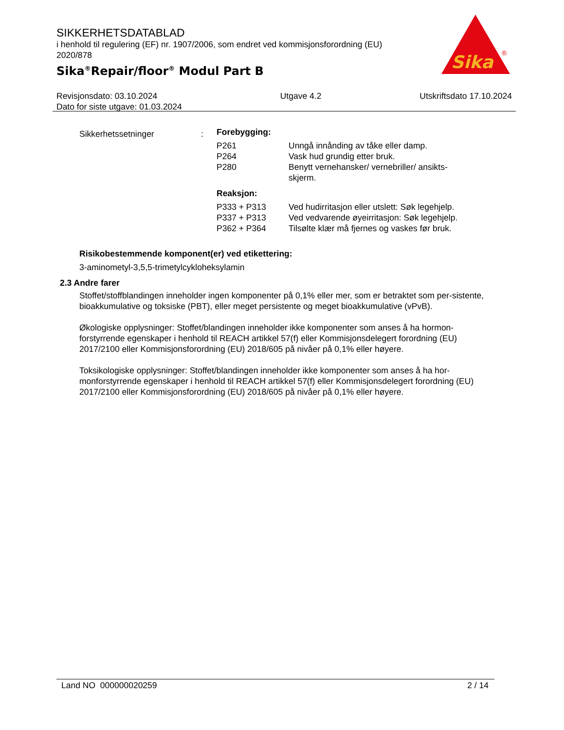SIKKERHETSDATABLAD
i henhold til regulering (EF) nr. 1907/2006, som endret ved kommisjonsforordning (EU) 2020/878
Sika<sup>®</sup>Repair/floor<sup>®</sup> Modul Part B
Sika
®
Revisjonsdato: 03.10.2024
Dato for siste utgave: 01.03.2024
Utgave 4.2 Utskriftsdato 17.10.2024
| Sikkerhetssetninger | : | Forebygging: | |
| | | P261 | Unngå innånding av tåke eller damp. |
| | | P264 | Vask hud grundig etter bruk. |
| | | P280 | Benytt vernehansker/ vernebriller/ ansikts- skjerm. |
| | | Reaksjon: | |
| | | P333 + P313 | Ved hudirritasjon eller utslett: Søk legehjelp. |
| | | P337 + P313 | Ved vedvarende øyeirritasjon: Søk legehjelp. |
| | | P362 + P364 | Tilsølte klær må fjernes og vaskes før bruk. |
Risikobestemmende komponent(er) ved etikettering:
3-aminometyl-3,5,5-trimetylcykloheksylamin
2.3 Andre farer
Stoffet/stoffblandingen inneholder ingen komponenter på 0,1% eller mer, som er betraktet som per-sistente, bioakkumulative og toksiske (PBT), eller meget persistente og meget bioakkumulative (vPvB).
Økologiske opplysninger: Stoffet/blandingen inneholder ikke komponenter som anses å ha hormon-forstyrrende egenskaper i henhold til REACH artikkel 57(f) eller Kommisjonsdelegert forordning (EU) 2017/2100 eller Kommisjonsforordning (EU) 2018/605 på nivåer på 0,1% eller høyere.
Toksikologiske opplysninger: Stoffet/blandingen inneholder ikke komponenter som anses å ha hor-monforstyrrende egenskaper i henhold til REACH artikkel 57(f) eller Kommisjonsdelegert forordning (EU) 2017/2100 eller Kommisjonsforordning (EU) 2018/605 på nivåer på 0,1% eller høyere.
Land NO 000000020259 2 / 14